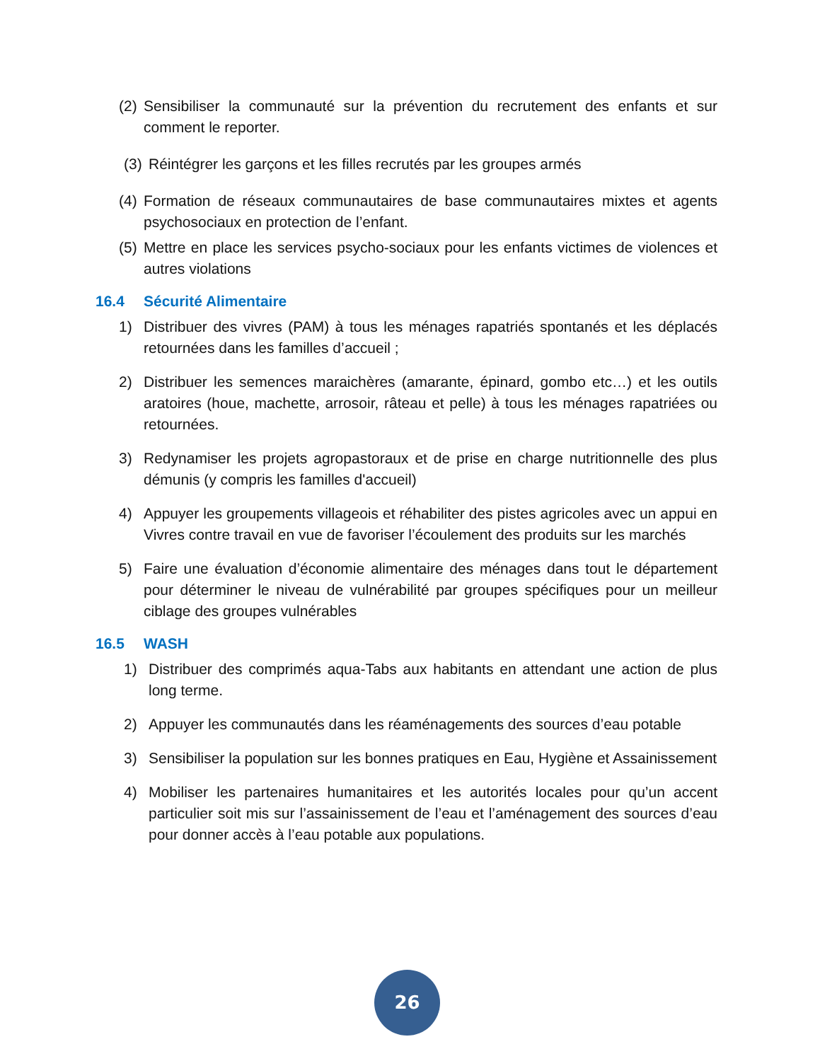(2)
Sensibiliser la communauté sur la prévention du recrutement des enfants et sur comment le reporter.
(3)
Réintégrer les garçons et les filles recrutés par les groupes armés
(4)
Formation de réseaux communautaires de base communautaires mixtes et agents psychosociaux en protection de l’enfant.
(5)
Mettre en place les services psycho-sociaux pour les enfants victimes de violences et autres violations
16.4 Sécurité Alimentaire
1) Distribuer des vivres (PAM) à tous les ménages rapatriés spontanés et les déplacés retournées dans les familles d’accueil ;
2) Distribuer les semences maraichères (amarante, épinard, gombo etc…) et les outils aratoires (houe, machette, arrosoir, râteau et pelle) à tous les ménages rapatriées ou retournées.
3) Redynamiser les projets agropastoraux et de prise en charge nutritionnelle des plus démunis (y compris les familles d'accueil)
4) Appuyer les groupements villageois et réhabiliter des pistes agricoles avec un appui en Vivres contre travail en vue de favoriser l’écoulement des produits sur les marchés
5) Faire une évaluation d’économie alimentaire des ménages dans tout le département pour déterminer le niveau de vulnérabilité par groupes spécifiques pour un meilleur ciblage des groupes vulnérables
16.5 WASH
1) Distribuer des comprimés aqua-Tabs aux habitants en attendant une action de plus long terme.
2) Appuyer les communautés dans les réaménagements des sources d’eau potable
3) Sensibiliser la population sur les bonnes pratiques en Eau, Hygiène et Assainissement
4) Mobiliser les partenaires humanitaires et les autorités locales pour qu’un accent particulier soit mis sur l’assainissement de l’eau et l’aménagement des sources d’eau pour donner accès à l’eau potable aux populations.
26